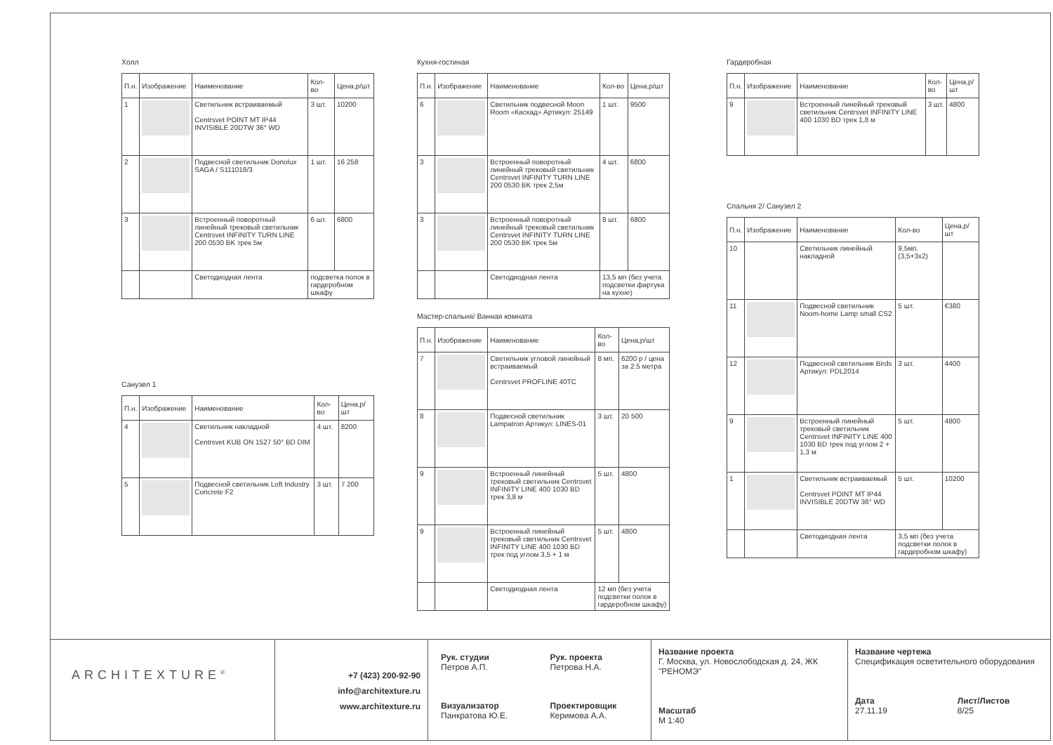Холл
| П.н. | Изображение | Наименование | Кол-во | Цена,р/шт |
| --- | --- | --- | --- | --- |
| 1 | | Светильник встраиваемый Centrsvet POINT MT IP44 INVISIBLE 20DTW 36° WD | 3 шт. | 10200 |
| 2 | | Подвесной светильник Donolux SAGA / S111018/3 | 1 шт. | 16 258 |
| 3 | | Встроенный поворотный линейный трековый светильник Centrsvet INFINITY TURN LINE 200 0530 BK трек 5м | 6 шт. | 6800 |
| | | Светодиодная лента | подсветка полок в гардеробном шкафу | |
Санузел 1
| П.н. | Изображение | Наименование | Кол-во | Цена,р/шт |
| --- | --- | --- | --- | --- |
| 4 | | Светильник накладной Centrsvet KUB ON 1527 50° BD DIM | 4 шт. | 8200 |
| 5 | | Подвесной светильник Loft Industry Concrete F2 | 3 шт. | 7 200 |
Кухня-гостиная
| П.н. | Изображение | Наименование | Кол-во | Цена,р/шт |
| --- | --- | --- | --- | --- |
| 6 | | Светильник подвесной Moon Room «Каскад» Артикул: 25149 | 1 шт. | 9500 |
| 3 | | Встроенный поворотный линейный трековый светильник Centrsvet INFINITY TURN LINE 200 0530 BK трек 2,5м | 4 шт. | 6800 |
| 3 | | Встроенный поворотный линейный трековый светильник Centrsvet INFINITY TURN LINE 200 0530 BK трек 5м | 8 шт. | 6800 |
| | | Светодиодная лента | 13,5 мп (без учета подсветки фартука на кухне) | |
Мастер-спальня/ Ванная комната
| П.н. | Изображение | Наименование | Кол-во | Цена,р/шт |
| --- | --- | --- | --- | --- |
| 7 | | Светильник угловой линейный встраиваемый Centrsvet PROFLINE 40TC | 8 мп. | 6200 р / цена за 2.5 метра |
| 8 | | Подвесной светильник Lampatron Артикул: LINES-01 | 3 шт. | 20 500 |
| 9 | | Встроенный линейный трековый светильник Centrsvet INFINITY LINE 400 1030 BD трек 3,8 м | 5 шт. | 4800 |
| 9 | | Встроенный линейный трековый светильник Centrsvet INFINITY LINE 400 1030 BD трек под углом 3,5 + 1 м | 5 шт. | 4800 |
| | | Светодиодная лента | 12 мп (без учета подсветки полок в гардеробном шкафу) | |
Гардеробная
| П.н. | Изображение | Наименование | Кол-во | Цена,р/шт |
| --- | --- | --- | --- | --- |
| 9 | | Встроенный линейный трековый светильник Centrsvet INFINITY LINE 400 1030 BD трек 1,8 м | 3 шт. | 4800 |
Спальня 2/ Санузел 2
| П.н. | Изображение | Наименование | Кол-во | Цена,р/шт |
| --- | --- | --- | --- | --- |
| 10 | | Светильник линейный накладной | 9,5мп. (3,5+3x2) | |
| 11 | | Подвесной светильник Noom-home Lamp small CS2 | 5 шт. | €380 |
| 12 | | Подвесной светильник Birds Артикул: PDL2014 | 3 шт. | 4400 |
| 9 | | Встроенный линейный трековый светильник Centrsvet INFINITY LINE 400 1030 BD трек под углом 2 + 1,3 м | 5 шт. | 4800 |
| 1 | | Светильник встраиваемый Centrsvet POINT MT IP44 INVISIBLE 20DTW 36° WD | 5 шт. | 10200 |
| | | Светодиодная лента | 3,5 мп (без учета подсветки полок в гардеробном шкафу) | |
ARCHITEXTURE<sup>®</sup>
+7 (423) 200-92-90
info@architexture.ru
www.architexture.ru
Рук. студии
Петров А.П.
Рук. проекта
Петрова Н.А.
Визуализатор
Панкратова Ю.Е.
Проектировщик
Керимова А.А.
Название проекта
Г. Москва, ул. Новослободская д. 24, ЖК "РЕНОМЭ"
Масштаб
М 1:40
Название чертежа
Спецификация осветительного оборудования
Дата
27.11.19
Лист/Листов
8/25